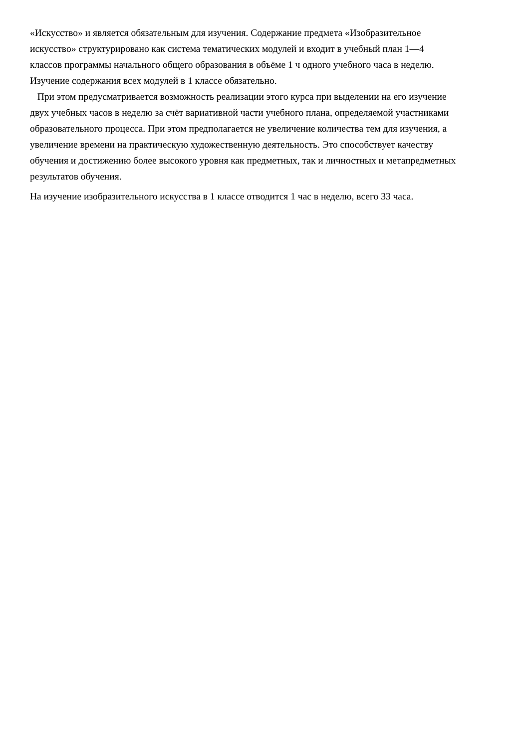«Искусство» и является обязательным для изучения. Содержание предмета «Изобразительное
искусство» структурировано как система тематических модулей и входит в учебный план 1—4
классов программы начального общего образования в объёме 1 ч одного учебного часа в неделю.
Изучение содержания всех модулей в 1 классе обязательно.
При этом предусматривается возможность реализации этого курса при выделении на его изучение
двух учебных часов в неделю за счёт вариативной части учебного плана, определяемой участниками
образовательного процесса. При этом предполагается не увеличение количества тем для изучения, а
увеличение времени на практическую художественную деятельность. Это способствует качеству
обучения и достижению более высокого уровня как предметных, так и личностных и метапредметных
результатов обучения.
На изучение изобразительного искусства в 1 классе отводится 1 час в неделю, всего 33 часа.